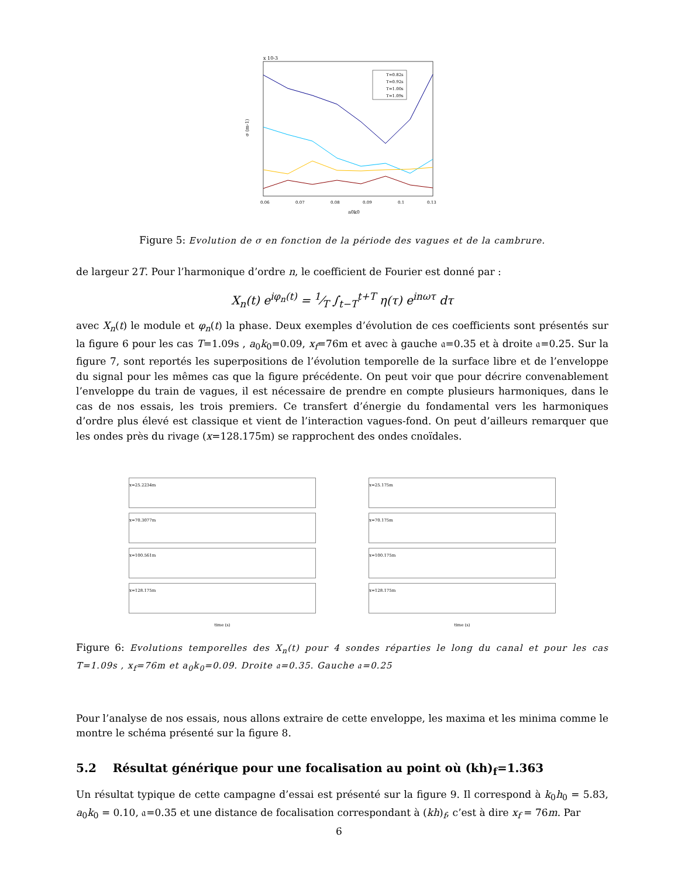x 10-3
σ (m-1)
a0k0
0.06
0.07
0.08
0.09
0.1
0.13
T=0.82s
T=0.92s
T=1.00s
T=1.09s
Figure 5: Evolution de σ en fonction de la période des vagues et de la cambrure.
de largeur 2T. Pour l’harmonique d’ordre n, le coefficient de Fourier est donné par :
X<sub>n</sub>(t) e<sup>iφ<sub>n</sub>(t)</sup> = 1⁄T ∫<sub>t−T</sub><sup>t+T</sup> η(τ) e<sup>inωτ</sup> dτ
avec X<sub>n</sub>(t) le module et φ<sub>n</sub>(t) la phase. Deux exemples d’évolution de ces coefficients sont présentés sur la figure 6 pour les cas T=1.09s , a<sub>0</sub>k<sub>0</sub>=0.09, x<sub>f</sub>=76m et avec à gauche 𝔞=0.35 et à droite 𝔞=0.25. Sur la figure 7, sont reportés les superpositions de l’évolution temporelle de la surface libre et de l’enveloppe du signal pour les mêmes cas que la figure précédente. On peut voir que pour décrire convenablement l’enveloppe du train de vagues, il est nécessaire de prendre en compte plusieurs harmoniques, dans le cas de nos essais, les trois premiers. Ce transfert d’énergie du fondamental vers les harmoniques d’ordre plus élevé est classique et vient de l’interaction vagues-fond. On peut d’ailleurs remarquer que les ondes près du rivage (x=128.175m) se rapprochent des ondes cnoïdales.
x=25.2234m
x=70.3077m
x=100.561m
x=128.175m
time (s)
x=25.175m
x=70.175m
x=100.175m
x=128.175m
time (s)
Figure 6: Evolutions temporelles des X<sub>n</sub>(t) pour 4 sondes réparties le long du canal et pour les cas T=1.09s , x<sub>f</sub>=76m et a<sub>0</sub>k<sub>0</sub>=0.09. Droite 𝔞=0.35. Gauche 𝔞=0.25
Pour l’analyse de nos essais, nous allons extraire de cette enveloppe, les maxima et les minima comme le montre le schéma présenté sur la figure 8.
5.2 Résultat générique pour une focalisation au point où (kh)<sub>f</sub>=1.363
Un résultat typique de cette campagne d’essai est présenté sur la figure 9. Il correspond à k<sub>0</sub>h<sub>0</sub> = 5.83, a<sub>0</sub>k<sub>0</sub> = 0.10, 𝔞=0.35 et une distance de focalisation correspondant à (kh)<sub>f</sub>, c’est à dire x<sub>f</sub> = 76m. Par
6